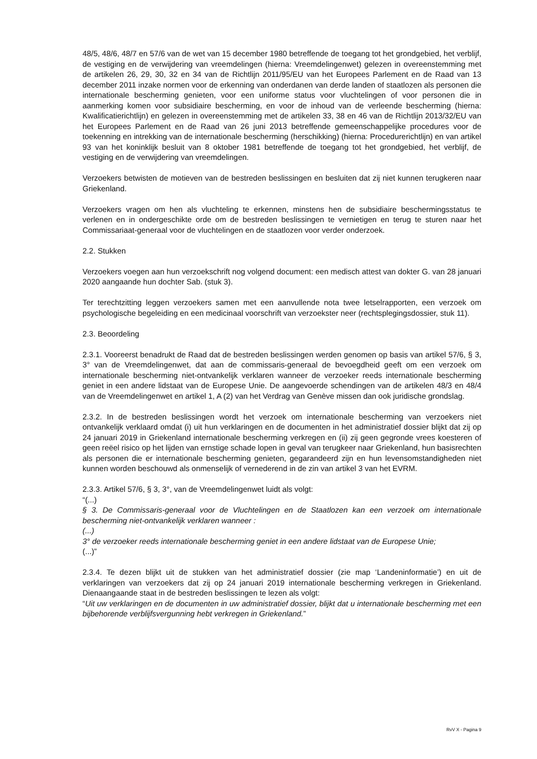48/5, 48/6, 48/7 en 57/6 van de wet van 15 december 1980 betreffende de toegang tot het grondgebied, het verblijf, de vestiging en de verwijdering van vreemdelingen (hierna: Vreemdelingenwet) gelezen in overeenstemming met de artikelen 26, 29, 30, 32 en 34 van de Richtlijn 2011/95/EU van het Europees Parlement en de Raad van 13 december 2011 inzake normen voor de erkenning van onderdanen van derde landen of staatlozen als personen die internationale bescherming genieten, voor een uniforme status voor vluchtelingen of voor personen die in aanmerking komen voor subsidiaire bescherming, en voor de inhoud van de verleende bescherming (hierna: Kwalificatierichtlijn) en gelezen in overeenstemming met de artikelen 33, 38 en 46 van de Richtlijn 2013/32/EU van het Europees Parlement en de Raad van 26 juni 2013 betreffende gemeenschappelijke procedures voor de toekenning en intrekking van de internationale bescherming (herschikking) (hierna: Procedurerichtlijn) en van artikel 93 van het koninklijk besluit van 8 oktober 1981 betreffende de toegang tot het grondgebied, het verblijf, de vestiging en de verwijdering van vreemdelingen.
Verzoekers betwisten de motieven van de bestreden beslissingen en besluiten dat zij niet kunnen terugkeren naar Griekenland.
Verzoekers vragen om hen als vluchteling te erkennen, minstens hen de subsidiaire beschermingsstatus te verlenen en in ondergeschikte orde om de bestreden beslissingen te vernietigen en terug te sturen naar het Commissariaat-generaal voor de vluchtelingen en de staatlozen voor verder onderzoek.
2.2. Stukken
Verzoekers voegen aan hun verzoekschrift nog volgend document: een medisch attest van dokter G. van 28 januari 2020 aangaande hun dochter Sab. (stuk 3).
Ter terechtzitting leggen verzoekers samen met een aanvullende nota twee letselrapporten, een verzoek om psychologische begeleiding en een medicinaal voorschrift van verzoekster neer (rechtsplegingsdossier, stuk 11).
2.3. Beoordeling
2.3.1. Vooreerst benadrukt de Raad dat de bestreden beslissingen werden genomen op basis van artikel 57/6, § 3, 3° van de Vreemdelingenwet, dat aan de commissaris-generaal de bevoegdheid geeft om een verzoek om internationale bescherming niet-ontvankelijk verklaren wanneer de verzoeker reeds internationale bescherming geniet in een andere lidstaat van de Europese Unie. De aangevoerde schendingen van de artikelen 48/3 en 48/4 van de Vreemdelingenwet en artikel 1, A (2) van het Verdrag van Genève missen dan ook juridische grondslag.
2.3.2. In de bestreden beslissingen wordt het verzoek om internationale bescherming van verzoekers niet ontvankelijk verklaard omdat (i) uit hun verklaringen en de documenten in het administratief dossier blijkt dat zij op 24 januari 2019 in Griekenland internationale bescherming verkregen en (ii) zij geen gegronde vrees koesteren of geen reëel risico op het lijden van ernstige schade lopen in geval van terugkeer naar Griekenland, hun basisrechten als personen die er internationale bescherming genieten, gegarandeerd zijn en hun levensomstandigheden niet kunnen worden beschouwd als onmenselijk of vernederend in de zin van artikel 3 van het EVRM.
2.3.3. Artikel 57/6, § 3, 3°, van de Vreemdelingenwet luidt als volgt:
“(...)
§ 3. De Commissaris-generaal voor de Vluchtelingen en de Staatlozen kan een verzoek om internationale bescherming niet-ontvankelijk verklaren wanneer :
(...)
3° de verzoeker reeds internationale bescherming geniet in een andere lidstaat van de Europese Unie;
(...)”
2.3.4. Te dezen blijkt uit de stukken van het administratief dossier (zie map ‘Landeninformatie’) en uit de verklaringen van verzoekers dat zij op 24 januari 2019 internationale bescherming verkregen in Griekenland. Dienaangaande staat in de bestreden beslissingen te lezen als volgt:
“Uit uw verklaringen en de documenten in uw administratief dossier, blijkt dat u internationale bescherming met een bijbehorende verblijfsvergunning hebt verkregen in Griekenland.”
RvV X - Pagina 9